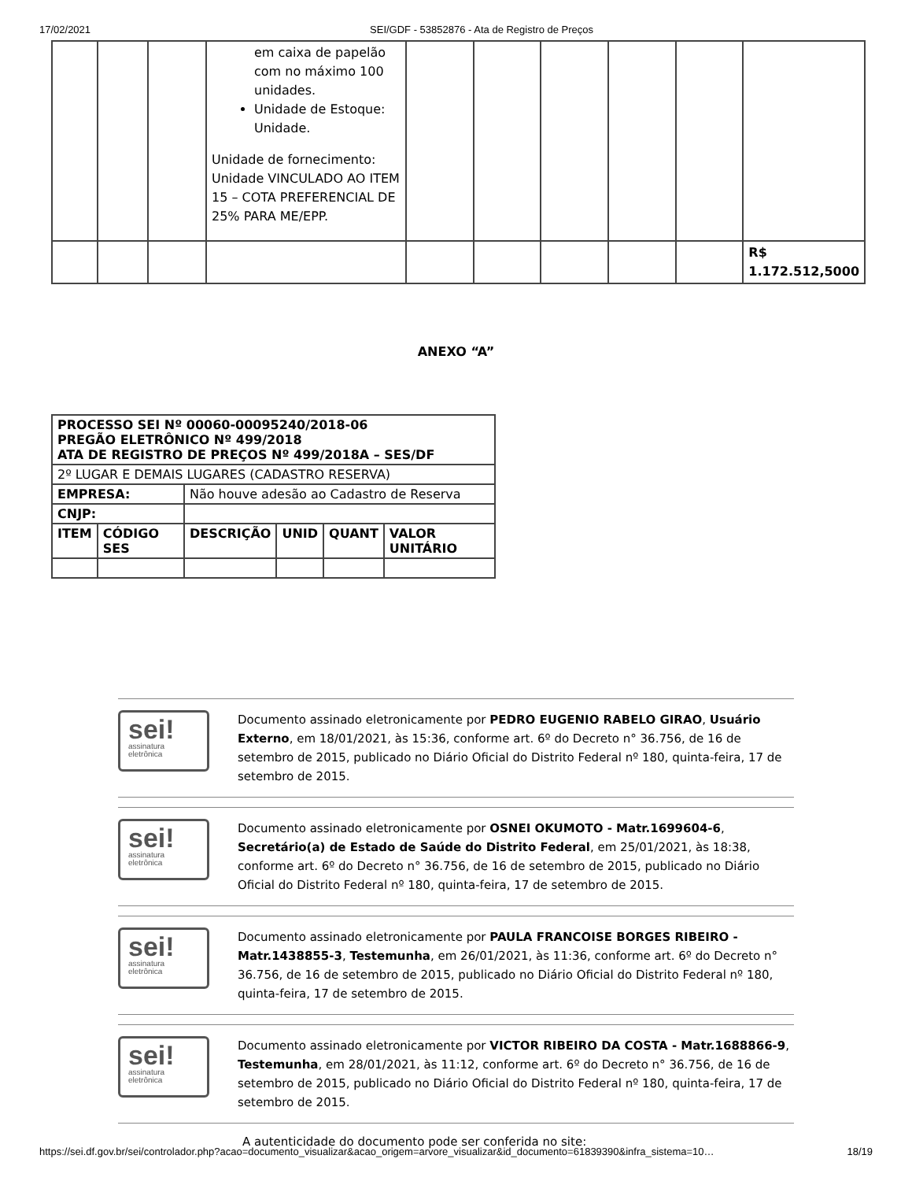17/02/2021 SEI/GDF - 53852876 - Ata de Registro de Preços
| | | | em caixa de papelão com no máximo 100 unidades. Unidade de Estoque: Unidade. Unidade de fornecimento: Unidade VINCULADO AO ITEM 15 – COTA PREFERENCIAL DE 25% PARA ME/EPP. | | | | | | |
| | | | | | | | | | R$ 1.172.512,5000 |
ANEXO “A”
| PROCESSO SEI Nº 00060-00095240/2018-06 PREGÃO ELETRÔNICO Nº 499/2018 ATA DE REGISTRO DE PREÇOS Nº 499/2018A – SES/DF | | | | | |
| 2º LUGAR E DEMAIS LUGARES (CADASTRO RESERVA) | | | | | |
| EMPRESA: | | Não houve adesão ao Cadastro de Reserva | | | |
| CNJP: | | | | | |
| ITEM | CÓDIGO SES | DESCRIÇÃO | UNID | QUANT | VALOR UNITÁRIO |
sei!
assinatura
eletrônica
Documento assinado eletronicamente por PEDRO EUGENIO RABELO GIRAO, Usuário Externo, em 18/01/2021, às 15:36, conforme art. 6º do Decreto n° 36.756, de 16 de setembro de 2015, publicado no Diário Oficial do Distrito Federal nº 180, quinta-feira, 17 de setembro de 2015.
sei!
assinatura
eletrônica
Documento assinado eletronicamente por OSNEI OKUMOTO - Matr.1699604-6, Secretário(a) de Estado de Saúde do Distrito Federal, em 25/01/2021, às 18:38, conforme art. 6º do Decreto n° 36.756, de 16 de setembro de 2015, publicado no Diário Oficial do Distrito Federal nº 180, quinta-feira, 17 de setembro de 2015.
sei!
assinatura
eletrônica
Documento assinado eletronicamente por PAULA FRANCOISE BORGES RIBEIRO - Matr.1438855-3, Testemunha, em 26/01/2021, às 11:36, conforme art. 6º do Decreto n° 36.756, de 16 de setembro de 2015, publicado no Diário Oficial do Distrito Federal nº 180, quinta-feira, 17 de setembro de 2015.
sei!
assinatura
eletrônica
Documento assinado eletronicamente por VICTOR RIBEIRO DA COSTA - Matr.1688866-9, Testemunha, em 28/01/2021, às 11:12, conforme art. 6º do Decreto n° 36.756, de 16 de setembro de 2015, publicado no Diário Oficial do Distrito Federal nº 180, quinta-feira, 17 de setembro de 2015.
A autenticidade do documento pode ser conferida no site:
https://sei.df.gov.br/sei/controlador.php?acao=documento_visualizar&acao_origem=arvore_visualizar&id_documento=61839390&infra_sistema=10… 18/19